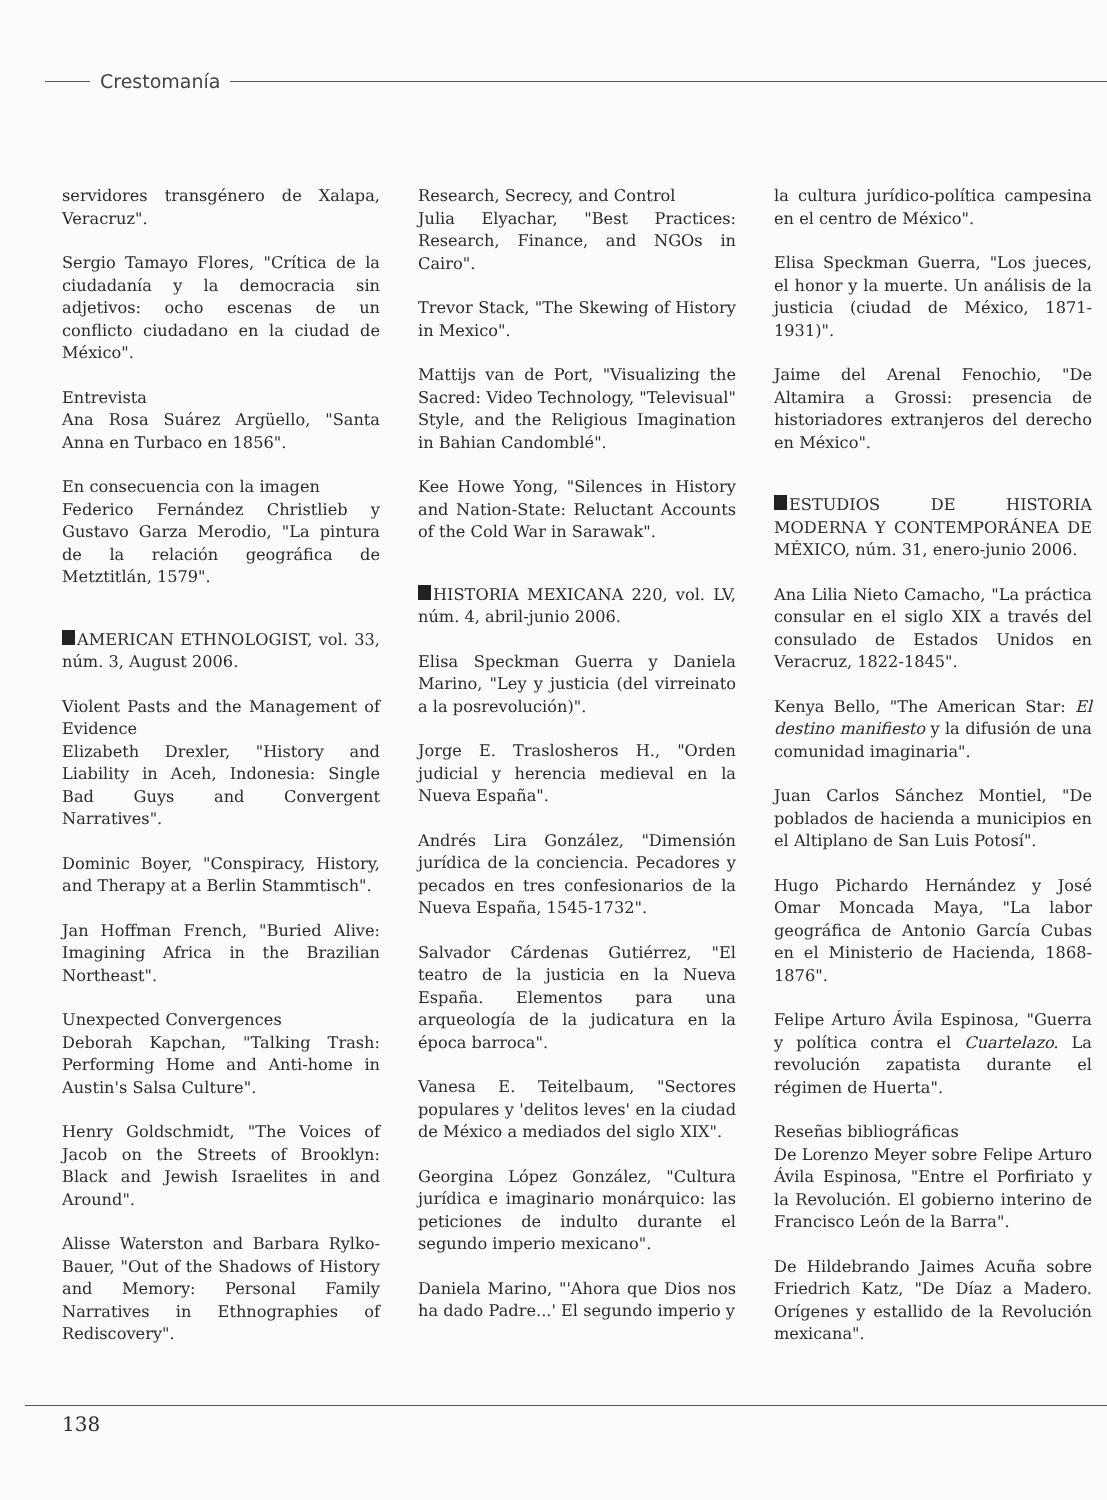Crestomanía
servidores transgénero de Xalapa, Veracruz".
Sergio Tamayo Flores, "Crítica de la ciudadanía y la democracia sin adjetivos: ocho escenas de un conflicto ciudadano en la ciudad de México".
Entrevista
Ana Rosa Suárez Argüello, "Santa Anna en Turbaco en 1856".
En consecuencia con la imagen
Federico Fernández Christlieb y Gustavo Garza Merodio, "La pintura de la relación geográfica de Metztitlán, 1579".
AMERICAN ETHNOLOGIST, vol. 33, núm. 3, August 2006.
Violent Pasts and the Management of Evidence
Elizabeth Drexler, "History and Liability in Aceh, Indonesia: Single Bad Guys and Convergent Narratives".
Dominic Boyer, "Conspiracy, History, and Therapy at a Berlin Stammtisch".
Jan Hoffman French, "Buried Alive: Imagining Africa in the Brazilian Northeast".
Unexpected Convergences
Deborah Kapchan, "Talking Trash: Performing Home and Anti-home in Austin's Salsa Culture".
Henry Goldschmidt, "The Voices of Jacob on the Streets of Brooklyn: Black and Jewish Israelites in and Around".
Alisse Waterston and Barbara Rylko-Bauer, "Out of the Shadows of History and Memory: Personal Family Narratives in Ethnographies of Rediscovery".
Research, Secrecy, and Control
Julia Elyachar, "Best Practices: Research, Finance, and NGOs in Cairo".
Trevor Stack, "The Skewing of History in Mexico".
Mattijs van de Port, "Visualizing the Sacred: Video Technology, "Televisual" Style, and the Religious Imagination in Bahian Candomblé".
Kee Howe Yong, "Silences in History and Nation-State: Reluctant Accounts of the Cold War in Sarawak".
HISTORIA MEXICANA 220, vol. LV, núm. 4, abril-junio 2006.
Elisa Speckman Guerra y Daniela Marino, "Ley y justicia (del virreinato a la posrevolución)".
Jorge E. Traslosheros H., "Orden judicial y herencia medieval en la Nueva España".
Andrés Lira González, "Dimensión jurídica de la conciencia. Pecadores y pecados en tres confesionarios de la Nueva España, 1545-1732".
Salvador Cárdenas Gutiérrez, "El teatro de la justicia en la Nueva España. Elementos para una arqueología de la judicatura en la época barroca".
Vanesa E. Teitelbaum, "Sectores populares y 'delitos leves' en la ciudad de México a mediados del siglo XIX".
Georgina López González, "Cultura jurídica e imaginario monárquico: las peticiones de indulto durante el segundo imperio mexicano".
Daniela Marino, "'Ahora que Dios nos ha dado Padre...' El segundo imperio y
la cultura jurídico-política campesina en el centro de México".
Elisa Speckman Guerra, "Los jueces, el honor y la muerte. Un análisis de la justicia (ciudad de México, 1871-1931)".
Jaime del Arenal Fenochio, "De Altamira a Grossi: presencia de historiadores extranjeros del derecho en México".
ESTUDIOS DE HISTORIA MODERNA Y CONTEMPORÁNEA DE MÉXICO, núm. 31, enero-junio 2006.
Ana Lilia Nieto Camacho, "La práctica consular en el siglo XIX a través del consulado de Estados Unidos en Veracruz, 1822-1845".
Kenya Bello, "The American Star: El destino manifiesto y la difusión de una comunidad imaginaria".
Juan Carlos Sánchez Montiel, "De poblados de hacienda a municipios en el Altiplano de San Luis Potosí".
Hugo Pichardo Hernández y José Omar Moncada Maya, "La labor geográfica de Antonio García Cubas en el Ministerio de Hacienda, 1868-1876".
Felipe Arturo Ávila Espinosa, "Guerra y política contra el Cuartelazo. La revolución zapatista durante el régimen de Huerta".
Reseñas bibliográficas
De Lorenzo Meyer sobre Felipe Arturo Ávila Espinosa, "Entre el Porfiriato y la Revolución. El gobierno interino de Francisco León de la Barra".
De Hildebrando Jaimes Acuña sobre Friedrich Katz, "De Díaz a Madero. Orígenes y estallido de la Revolución mexicana".
138